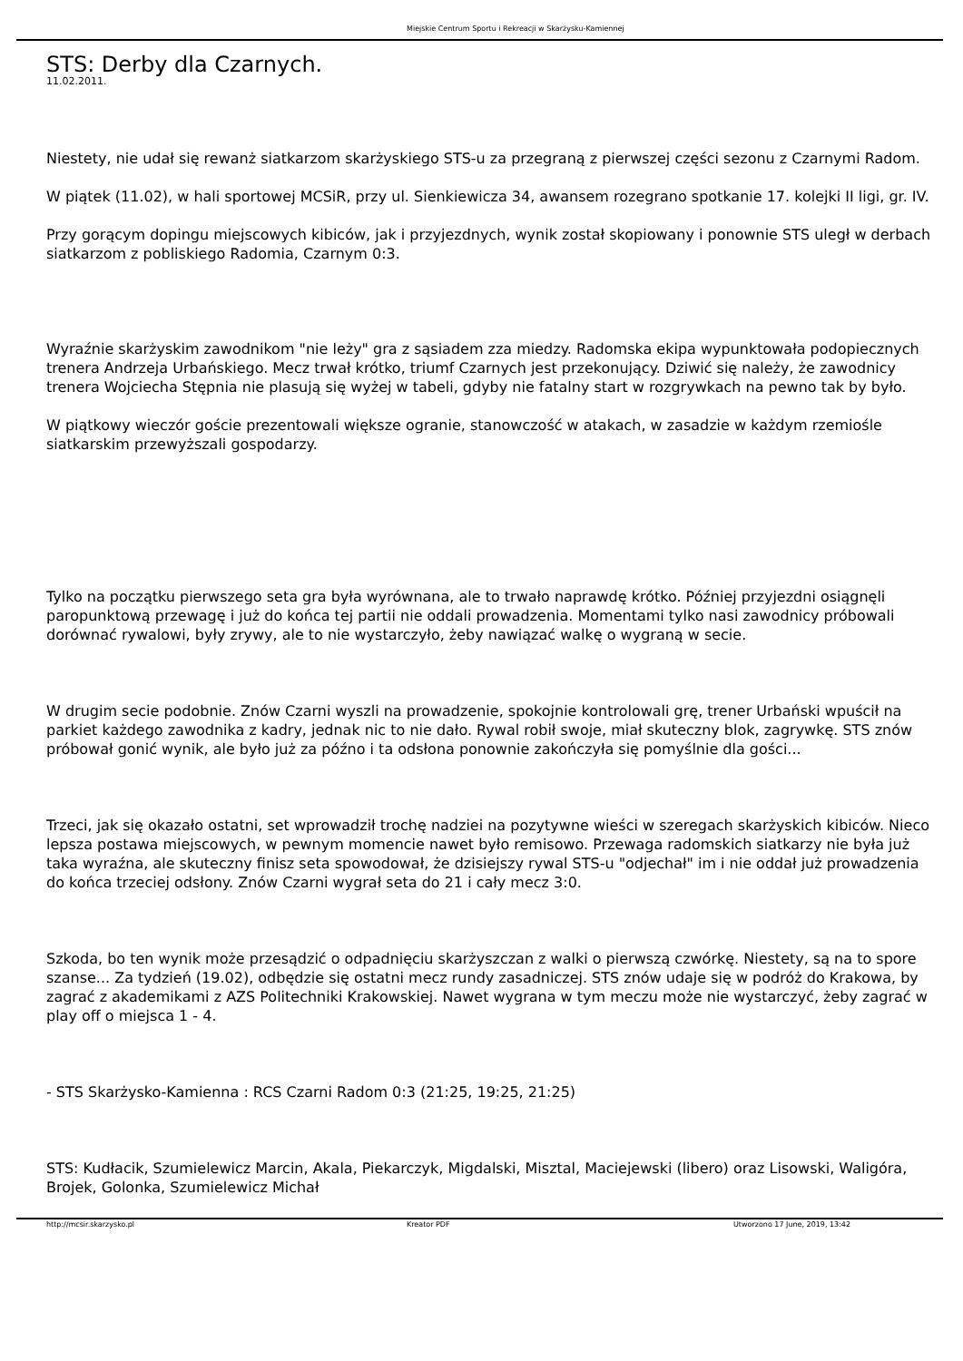Miejskie Centrum Sportu i Rekreacji w Skarżysku-Kamiennej
STS: Derby dla Czarnych.
11.02.2011.
Niestety, nie udał się rewanż siatkarzom skarżyskiego STS-u za przegraną z pierwszej części sezonu z Czarnymi Radom.
W piątek (11.02), w hali sportowej MCSiR, przy ul. Sienkiewicza 34, awansem rozegrano spotkanie 17. kolejki II ligi, gr. IV.
Przy gorącym dopingu miejscowych kibiców, jak i przyjezdnych, wynik został skopiowany i ponownie STS uległ w derbach siatkarzom z pobliskiego Radomia, Czarnym 0:3.
Wyraźnie skarżyskim zawodnikom "nie leży" gra z sąsiadem zza miedzy. Radomska ekipa wypunktowała podopiecznych trenera Andrzeja Urbańskiego. Mecz trwał krótko, triumf Czarnych jest przekonujący. Dziwić się należy, że zawodnicy trenera Wojciecha Stępnia nie plasują się wyżej w tabeli, gdyby nie fatalny start w rozgrywkach na pewno tak by było.
W piątkowy wieczór goście prezentowali większe ogranie, stanowczość w atakach, w zasadzie w każdym rzemiośle siatkarskim przewyższali gospodarzy.
Tylko na początku pierwszego seta gra była wyrównana, ale to trwało naprawdę krótko. Później przyjezdni osiągnęli paropunktową przewagę i już do końca tej partii nie oddali prowadzenia. Momentami tylko nasi zawodnicy próbowali dorównać rywalowi, były zrywy, ale to nie wystarczyło, żeby nawiązać walkę o wygraną w secie.
W drugim secie podobnie. Znów Czarni wyszli na prowadzenie, spokojnie kontrolowali grę, trener Urbański wpuścił na parkiet każdego zawodnika z kadry, jednak nic to nie dało. Rywal robił swoje, miał skuteczny blok, zagrywkę. STS znów próbował gonić wynik, ale było już za późno i ta odsłona ponownie zakończyła się pomyślnie dla gości...
Trzeci, jak się okazało ostatni, set wprowadził trochę nadziei na pozytywne wieści w szeregach skarżyskich kibiców. Nieco lepsza postawa miejscowych, w pewnym momencie nawet było remisowo. Przewaga radomskich siatkarzy nie była już taka wyraźna, ale skuteczny finisz seta spowodował, że dzisiejszy rywal STS-u "odjechał" im i nie oddał już prowadzenia do końca trzeciej odsłony. Znów Czarni wygrał seta do 21 i cały mecz 3:0.
Szkoda, bo ten wynik może przesądzić o odpadnięciu skarżyszczan z walki o pierwszą czwórkę. Niestety, są na to spore szanse... Za tydzień (19.02), odbędzie się ostatni mecz rundy zasadniczej. STS znów udaje się w podróż do Krakowa, by zagrać z akademikami z AZS Politechniki Krakowskiej. Nawet wygrana w tym meczu może nie wystarczyć, żeby zagrać w play off o miejsca 1 - 4.
- STS Skarżysko-Kamienna : RCS Czarni Radom 0:3 (21:25, 19:25, 21:25)
STS: Kudłacik, Szumielewicz Marcin, Akala, Piekarczyk, Migdalski, Misztal, Maciejewski (libero) oraz Lisowski, Waligóra, Brojek, Golonka, Szumielewicz Michał
http://mcsir.skarzysko.pl Kreator PDF Utworzono 17 June, 2019, 13:42